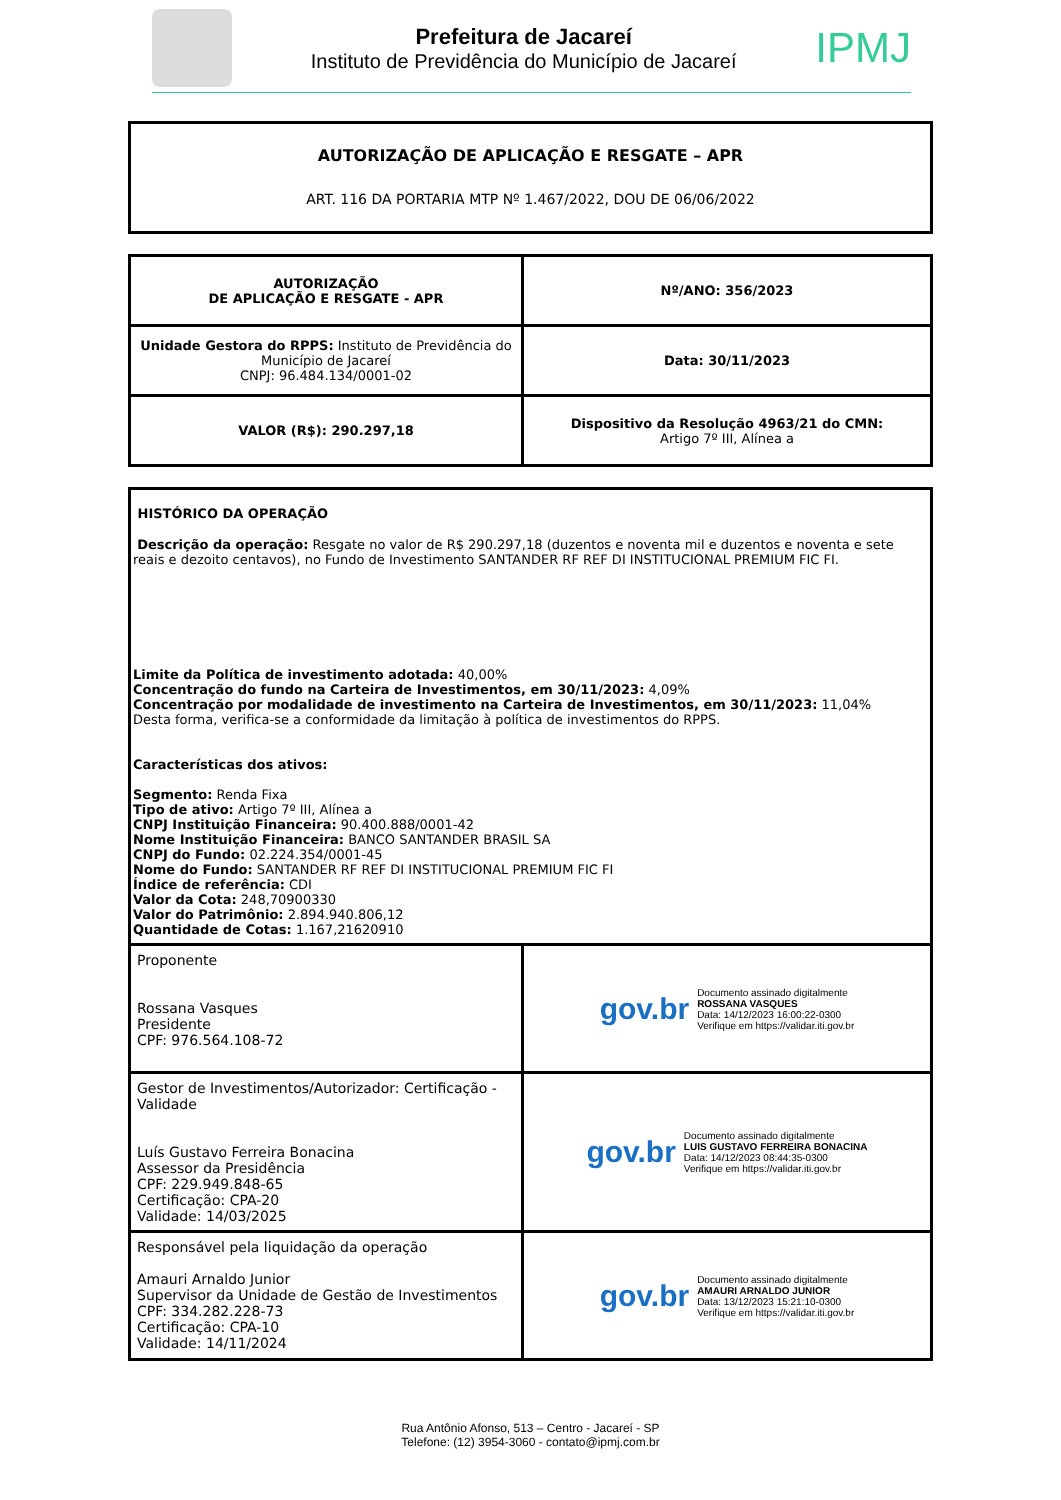Prefeitura de Jacareí
Instituto de Previdência do Município de Jacareí
IPMJ
AUTORIZAÇÃO DE APLICAÇÃO E RESGATE – APR
ART. 116 DA PORTARIA MTP Nº 1.467/2022, DOU DE 06/06/2022
| AUTORIZAÇÃO DE APLICAÇÃO E RESGATE - APR | Nº/ANO: 356/2023 |
| Unidade Gestora do RPPS: Instituto de Previdência do Município de Jacareí CNPJ: 96.484.134/0001-02 | Data: 30/11/2023 |
| VALOR (R$): 290.297,18 | Dispositivo da Resolução 4963/21 do CMN: Artigo 7º III, Alínea a |
| HISTÓRICO DA OPERAÇÃO Descrição da operação: Resgate no valor de R$ 290.297,18 (duzentos e noventa mil e duzentos e noventa e sete reais e dezoito centavos), no Fundo de Investimento SANTANDER RF REF DI INSTITUCIONAL PREMIUM FIC FI. Limite da Política de investimento adotada: 40,00% Concentração do fundo na Carteira de Investimentos, em 30/11/2023: 4,09% Concentração por modalidade de investimento na Carteira de Investimentos, em 30/11/2023: 11,04% Desta forma, verifica-se a conformidade da limitação à política de investimentos do RPPS. Características dos ativos: Segmento: Renda Fixa Tipo de ativo: Artigo 7º III, Alínea a CNPJ Instituição Financeira: 90.400.888/0001-42 Nome Instituição Financeira: BANCO SANTANDER BRASIL SA CNPJ do Fundo: 02.224.354/0001-45 Nome do Fundo: SANTANDER RF REF DI INSTITUCIONAL PREMIUM FIC FI Índice de referência: CDI Valor da Cota: 248,70900330 Valor do Patrimônio: 2.894.940.806,12 Quantidade de Cotas: 1.167,21620910 | |
| Proponente Rossana Vasques Presidente CPF: 976.564.108-72 | gov.br Documento assinado digitalmente ROSSANA VASQUES Data: 14/12/2023 16:00:22-0300 Verifique em https://validar.iti.gov.br |
| Gestor de Investimentos/Autorizador: Certificação - Validade Luís Gustavo Ferreira Bonacina Assessor da Presidência CPF: 229.949.848-65 Certificação: CPA-20 Validade: 14/03/2025 | gov.br Documento assinado digitalmente LUIS GUSTAVO FERREIRA BONACINA Data: 14/12/2023 08:44:35-0300 Verifique em https://validar.iti.gov.br |
| Responsável pela liquidação da operação Amauri Arnaldo Junior Supervisor da Unidade de Gestão de Investimentos CPF: 334.282.228-73 Certificação: CPA-10 Validade: 14/11/2024 | gov.br Documento assinado digitalmente AMAURI ARNALDO JUNIOR Data: 13/12/2023 15:21:10-0300 Verifique em https://validar.iti.gov.br |
Rua Antônio Afonso, 513 – Centro - Jacareí - SP
Telefone: (12) 3954-3060 - contato@ipmj.com.br